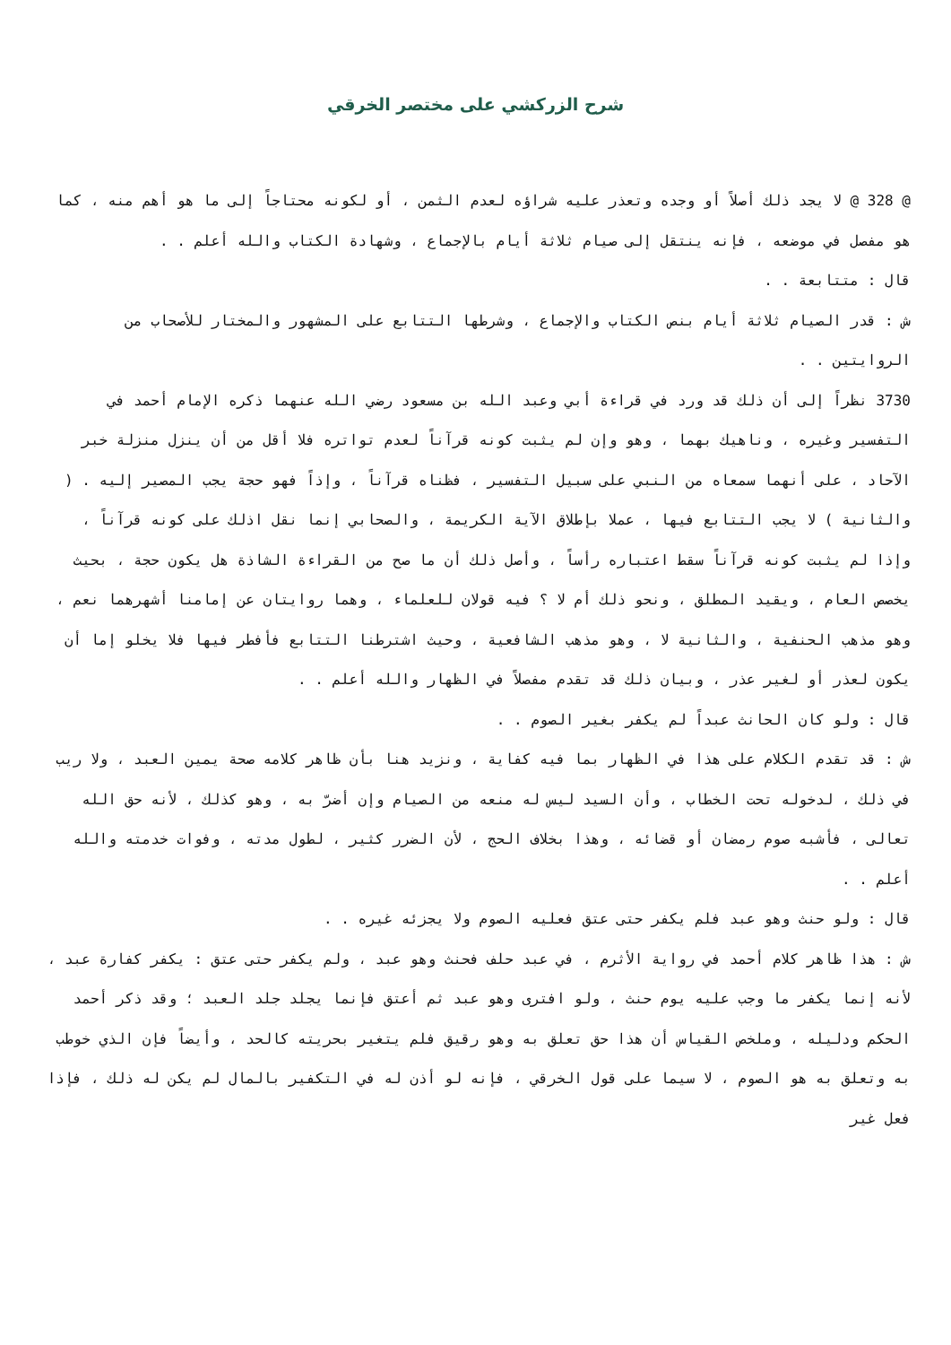شرح الزركشي على مختصر الخرقي
@ 328 @ لا يجد ذلك أصلاً أو وجده وتعذر عليه شراؤه لعدم الثمن ، أو لكونه محتاجاً إلى ما هو أهم منه ، كما هو مفصل في موضعه ، فإنه ينتقل إلى صيام ثلاثة أيام بالإجماع ، وشهادة الكتاب والله أعلم . .
قال : متتابعة . .
ش : قدر الصيام ثلاثة أيام بنص الكتاب والإجماع ، وشرطها التتابع على المشهور والمختار للأصحاب من الروايتين . .
3730 نظراً إلى أن ذلك قد ورد في قراءة أبي وعبد الله بن مسعود رضي الله عنهما ذكره الإمام أحمد في التفسير وغيره ، وناهيك بهما ، وهو وإن لم يثبت كونه قرآناً لعدم تواتره فلا أقل من أن ينزل منزلة خبر الآحاد ، على أنهما سمعاه من النبي على سبيل التفسير ، فظناه قرآناً ، وإذاً فهو حجة يجب المصير إليه . ( والثانية ) لا يجب التتابع فيها ، عملا بإطلاق الآية الكريمة ، والصحابي إنما نقل اذلك على كونه قرآناً ، وإذا لم يثبت كونه قرآناً سقط اعتباره رأساً ، وأصل ذلك أن ما صح من القراءة الشاذة هل يكون حجة ، بحيث يخصص العام ، ويقيد المطلق ، ونحو ذلك أم لا ؟ فيه قولان للعلماء ، وهما روايتان عن إمامنا أشهرهما نعم ، وهو مذهب الحنفية ، والثانية لا ، وهو مذهب الشافعية ، وحيث اشترطنا التتابع فأفطر فيها فلا يخلو إما أن يكون لعذر أو لغير عذر ، وبيان ذلك قد تقدم مفصلاً في الظهار والله أعلم . .
قال : ولو كان الحانث عبداً لم يكفر بغير الصوم . .
ش : قد تقدم الكلام على هذا في الظهار بما فيه كفاية ، ونزيد هنا بأن ظاهر كلامه صحة يمين العبد ، ولا ريب في ذلك ، لدخوله تحت الخطاب ، وأن السيد ليس له منعه من الصيام وإن أضرّ به ، وهو كذلك ، لأنه حق الله تعالى ، فأشبه صوم رمضان أو قضائه ، وهذا بخلاف الحج ، لأن الضرر كثير ، لطول مدته ، وفوات خدمته والله أعلم . .
قال : ولو حنث وهو عبد فلم يكفر حتى عتق فعليه الصوم ولا يجزئه غيره . .
ش : هذا ظاهر كلام أحمد في رواية الأثرم ، في عبد حلف فحنث وهو عبد ، ولم يكفر حتى عتق : يكفر كفارة عبد ، لأنه إنما يكفر ما وجب عليه يوم حنث ، ولو افترى وهو عبد ثم أعتق فإنما يجلد جلد العبد ؛ وقد ذكر أحمد الحكم ودليله ، وملخص القياس أن هذا حق تعلق به وهو رقيق فلم يتغير بحريته كالحد ، وأيضاً فإن الذي خوطب به وتعلق به هو الصوم ، لا سيما على قول الخرقي ، فإنه لو أذن له في التكفير بالمال لم يكن له ذلك ، فإذا فعل غير